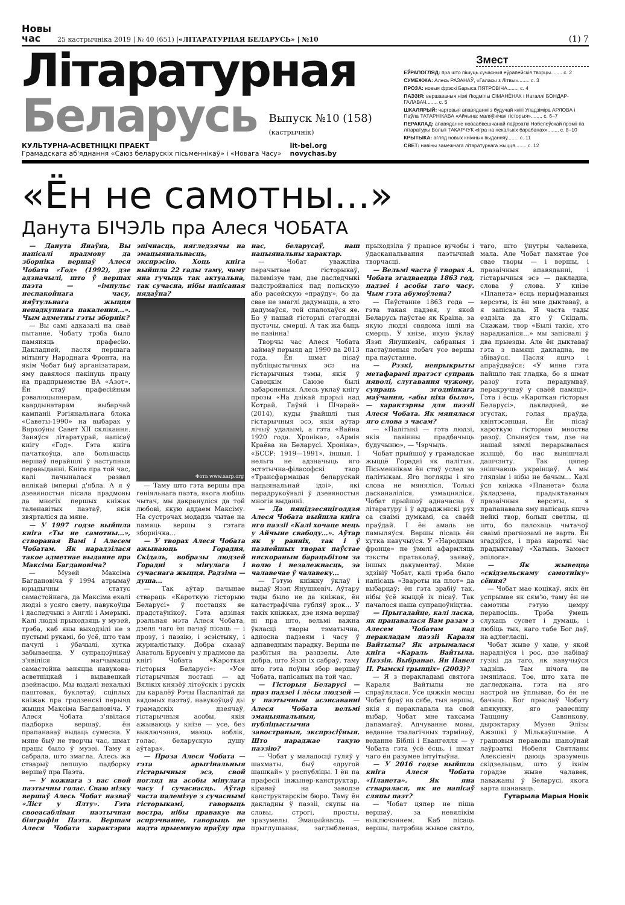Новы
час
25 кастрычніка 2019 | № 40 (651) | «ЛІТАРАТУРНАЯ БЕЛАРУСЬ» | №10 (1) 7
Літаратурная
Беларусь
Выпуск №10 (158)
(кастрычнік)
КУЛЬТУРНА-АСВЕТНІЦКІ ПРАЕКТ
Грамадскага аб'яднання «Саюз беларускіх пісьменнікаў» і «Новага Часу»
lit-bel.org
novychas.by
Змест
ЕЎРАПОГЛЯД: пра што пішуць сучасныя еўрапейскія творцы........ с. 2
СУМЕЖЖА: Алесь РАЗАНАЎ, «Галасы з Літвы»........ с. 3
ПРОЗА: новыя фрэскі Барыса ПЯТРОВІЧА........ с. 4
ПАЭЗІЯ: вершаваныя нізкі Людмілы СІМАНЁНАК і Наталлі БОНДАР-ГАЛАВАЧ........ с. 5
ШКАЛЯРЫЙ: чарговыя апавяданні з будучай кнігі Уладзіміра АРЛОВА і Паўла ТАТАРНІКАВА «Айчына: маляўнічая гісторыя»........ с. 6–7
ПЕРАКЛАД: апавяданне новаабвешчанай лаўрэаткі Нобелеўскай прэміі па літаратуры Вольгі ТАКАРЧУК «Ігра на некалькіх барабанах»........ с. 8–10
КРЫТЫКА: агляд новых кніжных выданняў........ с. 11
СВЕТ: навіны замежнага літаратурнага жыцця........ с. 12
«Ён не самотны...»
Данута БІЧЭЛЬ пра Алеся ЧОБАТА
— Данута Янаўна, Вы напісалі прадмову да зборніка вершаў Алеся Чобата «Год» (1992), дзе адзначылі, што ў вершах паэта — «імпульс неспакойнага часу, няўтульнага жыцця непадкупнага пакалення...». Чым адметны гэты зборнік?
— Вы самі адказалі на сваё пытанне. Чобату трэба было памяняць прафесію. Дакладней, пасля першага мітынгу Народнага Фронта, на якім Чобат быў арганізатарам, яму давялося пакінуць працу на прадпрыемстве ВА «Азот». Ён стаў прафесійным рэвалюцыянерам, каардынатарам выбарчай кампаніі Рэгіянальнага блока «Саветы-1990» на выбарах у Вярхоўны Савет XII склікання. Заняўся літаратурай, напісаў кнігу «Год». Гэта кніга пачаткоўца, але большасць вершаў перайшлі ў наступныя перавыданні. Кніга пра той час, калі пачыналася развал вялікай імперыі д'ябла. А я ў дзевяностыя пісала прадмовы да многіх першых кніжак таленавітых паэтаў, якія звярталіся да мяне.
— У 1997 годзе выйшла кніга «Ты не самотны...», створаная Вамі і Алесем Чобатам. Як нарадзілася такое адметнае выданне пра Максіма Багдановіча?
— Музей Максіма Багдановіча ў 1994 атрымаў юрыдычны статус самастойнага, да Максіма ехалі людзі з усяго свету, навукоўцы і даследчыкі з Англіі і Амерыкі. Калі людзі прыходзяць у музей, трэба, каб яны выходзілі не з пустымі рукамі, бо ўсё, што там пачулі і ўбачылі, хутка забываецца. У супрацоўнікаў з'явіліся магчымасці самастойна заняцца навукова-асветніцкай і выдавецкай дзейнасцю. Мы выдалі некалькі паштовак, буклетаў, сціплых кніжак пра гродзенскі перыяд жыцця Максіма Багдановіча. У Алеся Чобата з'явілася падборка вершаў, ён прапанаваў выдаць сумесна. У мяне быў не творчы час, шмат працы было ў музеі. Таму я сабрала, што змагла. Алесь жа стварыў лепшую падборку вершаў пра Паэта.
— У кожнага з вас свой паэтычны голас. Сваю нізку вершаў Алесь Чобат назваў «Ліст у Ялту». Гэта своеасаблівая паэтычная біяграфія Паэта. Вершам Алеся Чобата характэрна эпічнасць, нягледзячы на эмацыянальнасць, экспрэсію. Хоць кніга выйшла 22 гады таму, чаму яна гучыць так актуальна, так сучасна, нібы напісаная нядаўна?
Фота www.aarp.org
— Таму што гэта вершы пра геніяльнага паэта, якога любіць чытач, мы дакрануліся да той любові, якую аддаем Максіму. На сустрэчах модадзь чытае на памяць вершы з гэтага зборнічка...
— У творах Алеся Чобата ажываюць Горадня, Скідаль, вобразы людзей Горадні з мінулага і сучаснага жыцця. Радзіма — душа...
— Так аўтар пачынае ствараць «Кароткую гісторыю Беларусі» ў постацях яе прадстаўнікоў. Гэта адзіная рэальная мэта Алеся Чобата, дзеля чаго ён пачаў пісаць — і прозу, і паэзію, і эсэістыку, і журналістыку. Добра сказаў Анатоль Брусевіч у прадмове да кнігі Чобата «Кароткая гісторыя Беларусі»: «Усе гістарычныя постаці — ад Вялікіх князёў літоўскіх і рускіх ды каралёў Рэчы Паспалітай да вядомых паэтаў, навукоўцаў ды грамадскіх дзеячаў, гістарычныя асобы, якія ажываюць у кнізе — усе, без выключэння, маюць воблік, голас, беларускую душу аўтара».
— Проза Алеся Чобата — гэта арыгінальныя гістарычныя эсэ, свой погляд на асобы мінулага часу і сучаснасць. Аўтар часта палемізуе з сучаснымі гісторыкамі, гаворыць востра, нібы правакуе на аспрэчванне, гаворыць не надта прыемную праўду пра нас, беларусаў, наш нацыянальны характар.
— Чобат уважліва перачытвае гісторыкаў, палемізуе там, дзе даследчыкі падстройваліся пад польскую або расейскую «праўду», бо да свае не змаглі дадумацца, а хто дадумаўся, той спалохаўся яе. Бо ў нашай гісторыі стагоддзі пустэчы, смерці. А так жа быць не павінна!
Творчы час Алеся Чобата займаў перыяд ад 1990 да 2013 года. Ён шмат пісаў публіцыстычных эсэ на гістарычныя тэмы, якія ў Савецкім Саюзе былі забароненыя. Алесь уклаў кнігу прозы «На дзікай прэрыі над Котрай, Гаўяй і Шчарай» (2014), куды ўвайшлі тыя гістарычныя эсэ, якія аўтар лічыў удалымі, а гэта «Вайна 1920 года. Хроніка», «Армія Краёва на Беларусі. Хроніка», «БССР: 1919—1991», іншыя. І нельга не адзначыць яго эстэтычна-філасофскі твор «Трансфармацыя беларускай нацыянальнай ідэі», які перадрукоўвалі ў дзевяностыя многія выданні.
— Да пяцідзесяцігоддзя Алеся Чобата выйшла кніга яго паэзіі «Калі хочаце мець у Айчыне свабоду...». Аўтар як у ранніх, так і ў пазнейшых творах паўстае няскораным барацьбітом за волю і незалежнасць, за чалавечае ў чалавеку...
— Гэтую кніжку ўклаў і выдаў Язэп Янушкевіч. Аўтару тады было не да кніжак, ён катастрафічна губляў зрок... У такіх кніжках, дзе няма вершаў ні пра што, вельмі важна ўкласці творы тэматычна, адносна падзеям і часу ў адпаведным парадку. Вершы не разбітыя на раздзелы. Але добра, што Язэп іх сабраў, таму што гэта поўны збор вершаў Чобата, напісаных на той час.
— Гісторыя Беларусі — праз падзеі і лёсы людзей — у паэтычным асэнсаванні Алеся Чобата вельмі эмацыянальныя, публіцыстычна завостраныя, экспрэсіўныя. Што нараджае такую паэзію?
— Чобат у маладосці гуляў у шахматы, быў «другой шашкай» у рэспубліцы. І ён па прафесіі інжынер-канструктар, кіраваў на заводзе канструктарскім бюро. Таму ён дакладны ў паэзіі, скупы на словы, строгі, просты, зразумелы. Эмацыйнасць — прыглушаная, заглыбленая, прыходзіла ў працэсе вучобы і ўдасканальвання паэтычнай творчасці.
— Вельмі часта ў творах А. Чобата згадваецца 1863 год, падзеі і асобы таго часу. Чым гэта абумоўлена?
— Паўстанне 1863 года — гэта такая падзея, у якой Беларусь паўстае як Краіна, за якую людзі свядома ішлі на смерць. У кнізе, якую ўклаў Язэп Янушкевіч, сабраныя і пастаўленыя побач усе вершы пра паўстанне.
— Рэзкі, непрыкрыты метафарамі пратэст супраць няволі, слугавання чужому, супраць згодніцкага маўчання, «абы ціха было», — характэрны для паэзіі Алеся Чобата. Як мянялася яго слова з часам?
— «Палітыкі — гэта людзі, якія павінны прадбачыць будучыню», — Чэрчыль.
Чобат прыйшоў у грамадскае жыццё Горадні як палітык. Пісьменнікам ён стаў услед за палітыкам. Яго погляды і яго слова не мяняліся. Толькі дасканаліліся, узмацняліся. Чобат прыйшоў аднача­сна ў літаратуру і ў адраджэнскі рух са сваімі думкамі, са сваёй праўдай. І ён амаль не памыляўся. Вершы пісаць ён хутка навучыўся. У «Народным фронце» не ўмелі афармляць тэксты пратаколаў, заяваў, іншых дакументаў. Мяне здзівіў Чобат, калі трэба было напісаць «Звароты на плот» да выбарцаў: ён гэта зрабіў так, нібы ўсё жыццё іх пісаў. Так пачалося наша супрацоўніцтва.
— Прыгадайце, калі ласка, як працавалася Вам разам з Алесем Чобатам над перакладам паэзіі Караля Вайтылы? Як атрымалася кніга «Караль Вайтыла. Паэзія. Выбранае. Ян Павел ІІ. Рымскі трыпціх» (2003)?
— Я з перакладамі святога Караля Вайтылы не спраўлялася. Усе цяжкія месцы Чобат браў на сябе, тыя вершы, якія я перакладала на свой выбар, Чобат мне таксама дапамагаў. Адчуванне мовы, веданне тэалагічных тэрмінаў, веданне Бібліі і Евангелля — у Чобата гэта ўсё ёсць, і шмат чаго ён разумее інтуітыўна.
— У 2016 годзе выйшла кніга Алеся Чобата «Планета». Як яна стваралася, як яе напісаў сляпы паэт?
— Чобат цяпер не піша вершаў, за невялікім выключэннем. Каб пісаць вершы, патрэбна жывое святло, таго, што ўнутры чалавека, мала. Але Чобат памятае ўсе свае творы — і вершы, і празаічныя апавяданні, і гістарычныя эсэ — дакладна, слова ў слова. У кнізе «Планета» ёсць нерыфмаваныя версэты, іх ён мне дыктаваў, а я запісвала. Я часта тады ездзіла да яго ў Скідаль. Скажам, твор «Былі такія, хто нараджаліся...» мы запісвалі ў два прыезды. Але ён дыктаваў гэта з памяці дакладна, не збіваўся. Пасля яшчэ і апраўдваўся: «У мяне гэта пайшло так гладка, бо я шмат разоў гэта перадумваў, перакручваў у сваёй памяці». Гэта і ёсць «Кароткая гісторыя Беларусі», дакладней, яе згустак, голая праўда, квінтэсэнцыя. Ён пісаў кароткую гісторыю мноства разоў. Спыняўся там, дзе на нашай зямлі перарывалася жыццё, бо нас вынішчалі дашчэнту. Так цяпер знішчаюць украінцаў. А мы глядзім і нібы не бачым... Калі ўся кніжка «Планета» была ўкладзена, прадыктаваныя празаічныя версэты, я прапанавала яму напісаць яшчэ нейкі твор, больш светлы, ці што, бо палохаць чытачоў сваімі прагнозамі не варта. Ён згадзіўся, і праз кароткі час прадыктаваў «Хатынь. Замест эпілога».
— Як жывецца «скідзельскаму самотніку» сёння?
— Чобат мае коцікаў, якіх ён успрымае як сям'ю, таму ён не самотны гэтую цемру пераносіць. Трэба ўмець слухаць сусвет і думаць, і любіць тых, каго табе Бог даў, на адлегласці.
Чобат жыве ў хаце, у якой нарадзіўся і рос, дзе набіваў гузікі да таго, як навучыўся хадзіць. Там нічога не змянілася. Тое, што хата не дагледжана, гэта на яго настрой не ўплывае, бо ён не бачыць. Бог прыслаў Чобату апякунку, яго равесніцу Таццяну Савянкову, дырэктарку Музея Элізы Ажэшкі ў Мількаўшчыне. А грашовыя пераводы шаноўнай лаўрэаткі Нобеля Святланы Алексіевіч даюць зразумець скідзельцам, што ў іхнім горадзе жыве чалавек, паважаны ў Беларусі, якога варта шанаваць.
Гутарыла Марыя Новік